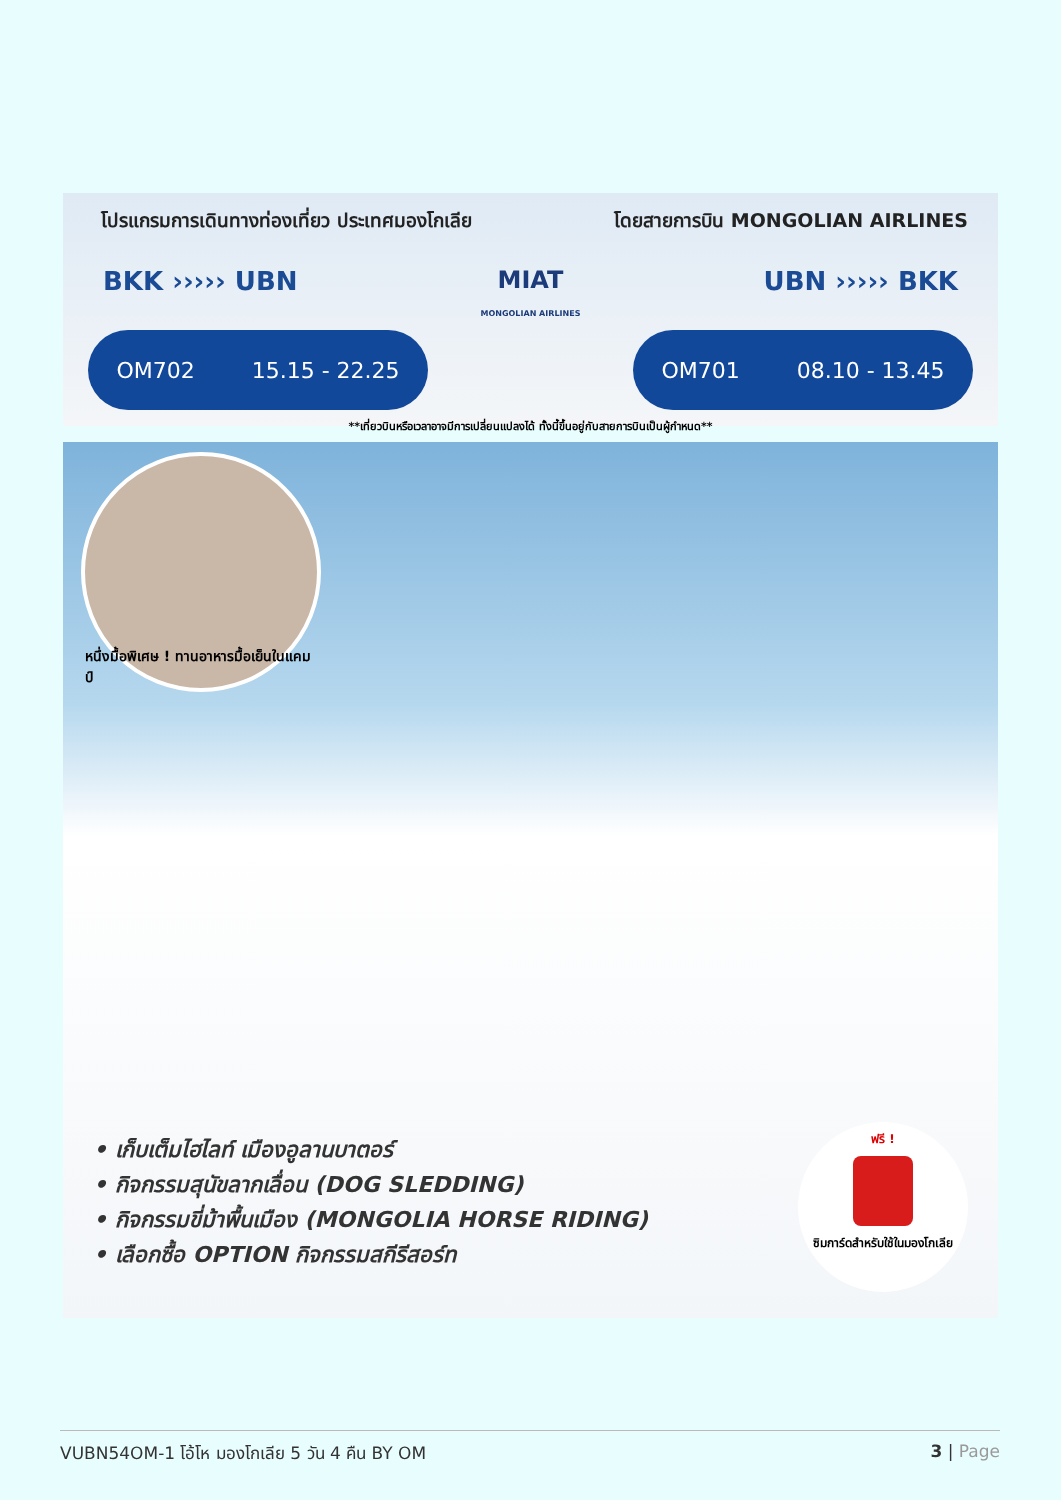โปรแกรมการเดินทางท่องเที่ยว ประเทศมองโกเลีย โดยสายการบิน MONGOLIAN AIRLINES
BKK ››››› UBN MIAT
MONGOLIAN AIRLINES UBN ››››› BKK
OM702 15.15 - 22.25 OM701 08.10 - 13.45
**เที่ยวบินหรือเวลาอาจมีการเปลี่ยนแปลงได้ ทั้งนี้ขึ้นอยู่กับสายการบินเป็นผู้กำหนด**
หนึ่งมื้อพิเศษ ! ทานอาหารมื้อเย็นในแคมป์
• เก็บเต็มไฮไลท์ เมืองอูลานบาตอร์
• กิจกรรมสุนัขลากเลื่อน (DOG SLEDDING)
• กิจกรรมขี่ม้าพื้นเมือง (MONGOLIA HORSE RIDING)
• เลือกซื้อ OPTION กิจกรรมสกีรีสอร์ท
ฟรี !
ซิมการ์ดสำหรับใช้ในมองโกเลีย
VUBN54OM-1 โอ้โห มองโกเลีย 5 วัน 4 คืน BY OM 3 | Page